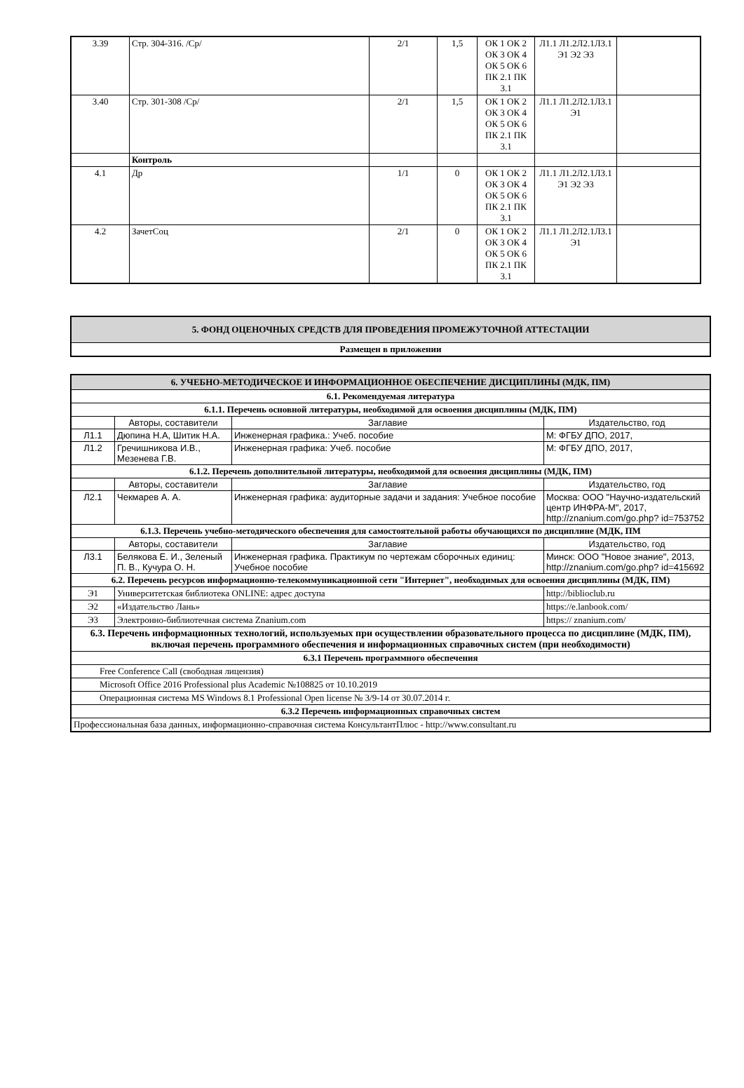| 3.39 | Стр. 304-316. /Ср/ | 2/1 | 1,5 | ОК 1 ОК 2 ОК 3 ОК 4 ОК 5 ОК 6 ПК 2.1 ПК 3.1 | Л1.1 Л1.2Л2.1Л3.1 Э1 Э2 Э3 | |
| 3.40 | Стр. 301-308 /Ср/ | 2/1 | 1,5 | ОК 1 ОК 2 ОК 3 ОК 4 ОК 5 ОК 6 ПК 2.1 ПК 3.1 | Л1.1 Л1.2Л2.1Л3.1 Э1 | |
| | Контроль | | | | | |
| 4.1 | Др | 1/1 | 0 | ОК 1 ОК 2 ОК 3 ОК 4 ОК 5 ОК 6 ПК 2.1 ПК 3.1 | Л1.1 Л1.2Л2.1Л3.1 Э1 Э2 Э3 | |
| 4.2 | ЗачетСоц | 2/1 | 0 | ОК 1 ОК 2 ОК 3 ОК 4 ОК 5 ОК 6 ПК 2.1 ПК 3.1 | Л1.1 Л1.2Л2.1Л3.1 Э1 | |
| 5. ФОНД ОЦЕНОЧНЫХ СРЕДСТВ ДЛЯ ПРОВЕДЕНИЯ ПРОМЕЖУТОЧНОЙ АТТЕСТАЦИИ |
| Размещен в приложении |
| 6. УЧЕБНО-МЕТОДИЧЕСКОЕ И ИНФОРМАЦИОННОЕ ОБЕСПЕЧЕНИЕ ДИСЦИПЛИНЫ (МДК, ПМ) | | | |
| 6.1. Рекомендуемая литература | | | |
| 6.1.1. Перечень основной литературы, необходимой для освоения дисциплины (МДК, ПМ) | | | |
| | Авторы, составители | Заглавие | Издательство, год |
| Л1.1 | Дюпина Н.А, Шитик Н.А. | Инженерная графика.: Учеб. пособие | М: ФГБУ ДПО, 2017, |
| Л1.2 | Гречишникова И.В., Мезенева Г.В. | Инженерная графика: Учеб. пособие | М: ФГБУ ДПО, 2017, |
| 6.1.2. Перечень дополнительной литературы, необходимой для освоения дисциплины (МДК, ПМ) | | | |
| | Авторы, составители | Заглавие | Издательство, год |
| Л2.1 | Чекмарев А. А. | Инженерная графика: аудиторные задачи и задания: Учебное пособие | Москва: ООО "Научно-издательский центр ИНФРА-М", 2017, http://znanium.com/go.php? id=753752 |
| 6.1.3. Перечень учебно-методического обеспечения для самостоятельной работы обучающихся по дисциплине (МДК, ПМ | | | |
| | Авторы, составители | Заглавие | Издательство, год |
| Л3.1 | Белякова Е. И., Зеленый П. В., Кучура О. Н. | Инженерная графика. Практикум по чертежам сборочных единиц: Учебное пособие | Минск: ООО "Новое знание", 2013, http://znanium.com/go.php? id=415692 |
| 6.2. Перечень ресурсов информационно-телекоммуникационной сети "Интернет", необходимых для освоения дисциплины (МДК, ПМ) | | | |
| Э1 | Университетская библиотека ONLINE: адрес доступа | | http://biblioclub.ru |
| Э2 | «Издательство Лань» | | https://e.lanbook.com/ |
| Э3 | Электронно-библиотечная система Znanium.com | | https:// znanium.com/ |
| 6.3. Перечень информационных технологий, используемых при осуществлении образовательного процесса по дисциплине (МДК, ПМ), включая перечень программного обеспечения и информационных справочных систем (при необходимости) | | | |
| 6.3.1 Перечень программного обеспечения | | | |
| Free Conference Call (свободная лицензия) | | | |
| Microsoft Office 2016 Professional plus Academic №108825 от 10.10.2019 | | | |
| Операционная система MS Windows 8.1 Professional Open license № 3/9-14 от 30.07.2014 г. | | | |
| 6.3.2 Перечень информационных справочных систем | | | |
| Профессиональная база данных, информационно-справочная система КонсультантПлюс - http://www.consultant.ru | | | |